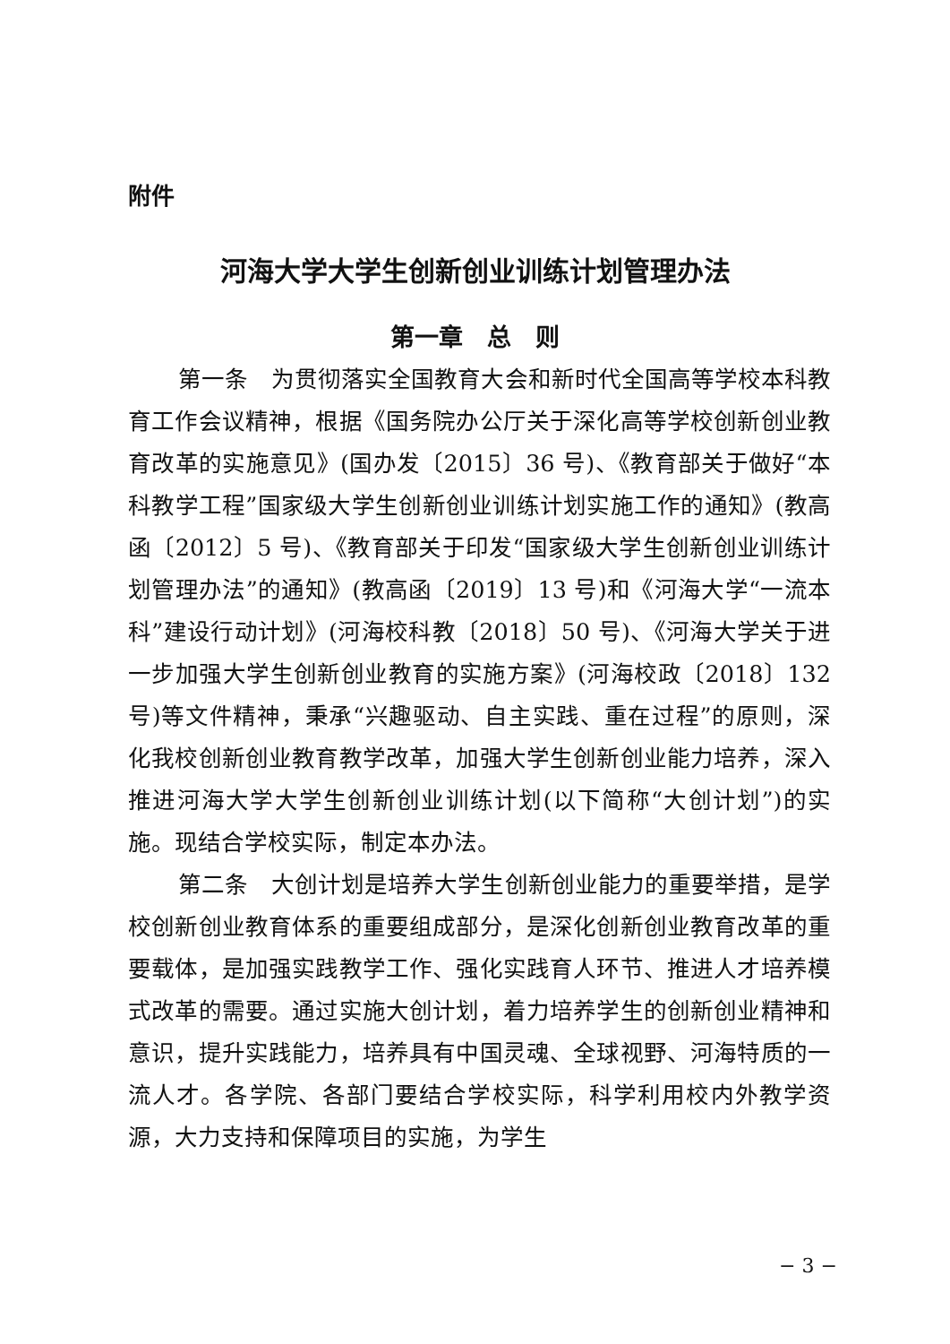附件
河海大学大学生创新创业训练计划管理办法
第一章　总　则
第一条　为贯彻落实全国教育大会和新时代全国高等学校本科教育工作会议精神，根据《国务院办公厅关于深化高等学校创新创业教育改革的实施意见》(国办发〔2015〕36 号)、《教育部关于做好“本科教学工程”国家级大学生创新创业训练计划实施工作的通知》(教高函〔2012〕5 号)、《教育部关于印发“国家级大学生创新创业训练计划管理办法”的通知》(教高函〔2019〕13 号)和《河海大学“一流本科”建设行动计划》(河海校科教〔2018〕50 号)、《河海大学关于进一步加强大学生创新创业教育的实施方案》(河海校政〔2018〕132 号)等文件精神，秉承“兴趣驱动、自主实践、重在过程”的原则，深化我校创新创业教育教学改革，加强大学生创新创业能力培养，深入推进河海大学大学生创新创业训练计划(以下简称“大创计划”)的实施。现结合学校实际，制定本办法。
第二条　大创计划是培养大学生创新创业能力的重要举措，是学校创新创业教育体系的重要组成部分，是深化创新创业教育改革的重要载体，是加强实践教学工作、强化实践育人环节、推进人才培养模式改革的需要。通过实施大创计划，着力培养学生的创新创业精神和意识，提升实践能力，培养具有中国灵魂、全球视野、河海特质的一流人才。各学院、各部门要结合学校实际，科学利用校内外教学资源，大力支持和保障项目的实施，为学生
− 3 −